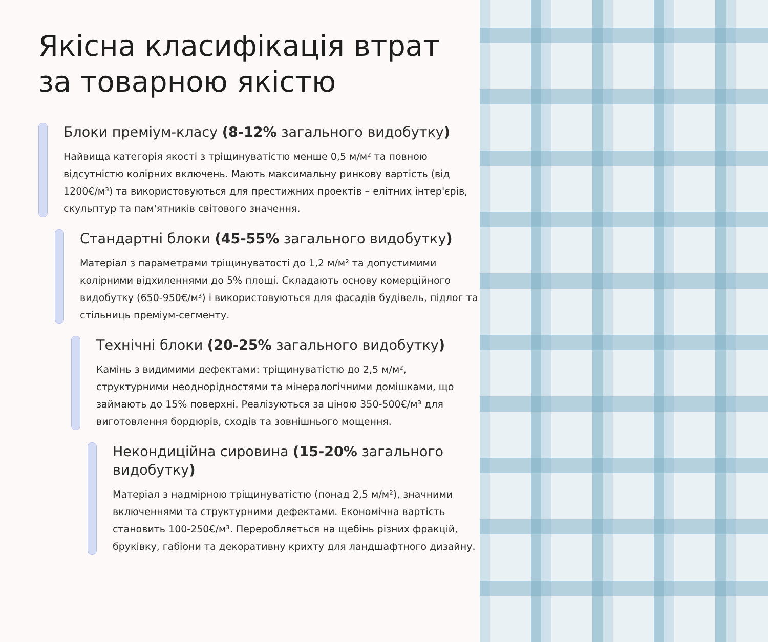Якісна класифікація втрат за товарною якістю
Блоки преміум-класу (8-12% загального видобутку)
Найвища категорія якості з тріщинуватістю менше 0,5 м/м² та повною відсутністю колірних включень. Мають максимальну ринкову вартість (від 1200€/м³) та використовуються для престижних проектів – елітних інтер'єрів, скульптур та пам'ятників світового значення.
Стандартні блоки (45-55% загального видобутку)
Матеріал з параметрами тріщинуватості до 1,2 м/м² та допустимими колірними відхиленнями до 5% площі. Складають основу комерційного видобутку (650-950€/м³) і використовуються для фасадів будівель, підлог та стільниць преміум-сегменту.
Технічні блоки (20-25% загального видобутку)
Камінь з видимими дефектами: тріщинуватістю до 2,5 м/м², структурними неоднорідностями та мінералогічними домішками, що займають до 15% поверхні. Реалізуються за ціною 350-500€/м³ для виготовлення бордюрів, сходів та зовнішнього мощення.
Некондиційна сировина (15-20% загального видобутку)
Матеріал з надмірною тріщинуватістю (понад 2,5 м/м²), значними включеннями та структурними дефектами. Економічна вартість становить 100-250€/м³. Переробляється на щебінь різних фракцій, бруківку, габіони та декоративну крихту для ландшафтного дизайну.